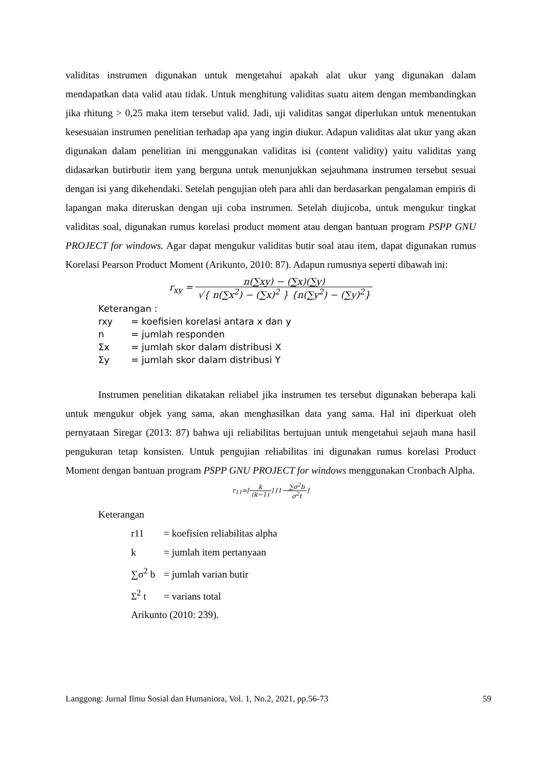validitas instrumen digunakan untuk mengetahui apakah alat ukur yang digunakan dalam mendapatkan data valid atau tidak. Untuk menghitung validitas suatu aitem dengan membandingkan jika rhitung > 0,25 maka item tersebut valid. Jadi, uji validitas sangat diperlukan untuk menentukan kesesuaian instrumen penelitian terhadap apa yang ingin diukur. Adapun validitas alat ukur yang akan digunakan dalam penelitian ini menggunakan validitas isi (content validity) yaitu validitas yang didasarkan butirbutir item yang berguna untuk menunjukkan sejauhmana instrumen tersebut sesuai dengan isi yang dikehendaki. Setelah pengujian oleh para ahli dan berdasarkan pengalaman empiris di lapangan maka diteruskan dengan uji coba instrumen. Setelah diujicoba, untuk mengukur tingkat validitas soal, digunakan rumus korelasi product moment atau dengan bantuan program PSPP GNU PROJECT for windows. Agar dapat mengukur validitas butir soal atau item, dapat digunakan rumus Korelasi Pearson Product Moment (Arikunto, 2010: 87). Adapun rumusnya seperti dibawah ini:
r<sub>xy</sub> = n(∑xy) − (∑x)(∑y) √{ n(∑x<sup>2</sup>) − (∑x)<sup>2</sup> } {n(∑y<sup>2</sup>) − (∑y)<sup>2</sup>}
Keterangan :
rxy = koefisien korelasi antara x dan y
n = jumlah responden
Σx = jumlah skor dalam distribusi X
Σy = jumlah skor dalam distribusi Y
Instrumen penelitian dikatakan reliabel jika instrumen tes tersebut digunakan beberapa kali untuk mengukur objek yang sama, akan menghasilkan data yang sama. Hal ini diperkuat oleh pernyataan Siregar (2013: 87) bahwa uji reliabilitas bertujuan untuk mengetahui sejauh mana hasil pengukuran tetap konsisten. Untuk pengujian reliabilitas ini digunakan rumus korelasi Product Moment dengan bantuan program PSPP GNU PROJECT for windows menggunakan Cronbach Alpha.
r<sub>11</sub>=[k (k−1)] [1−∑σ<sup>2</sup>b σ<sup>2</sup>t]
Keterangan
r11 = koefisien reliabilitas alpha
k = jumlah item pertanyaan
∑σ<sup>2</sup> b = jumlah varian butir
Σ<sup>2</sup> t = varians total
Arikunto (2010: 239).
Langgong: Jurnal Ilmu Sosial dan Humaniora, Vol. 1, No.2, 2021, pp.56-73 59